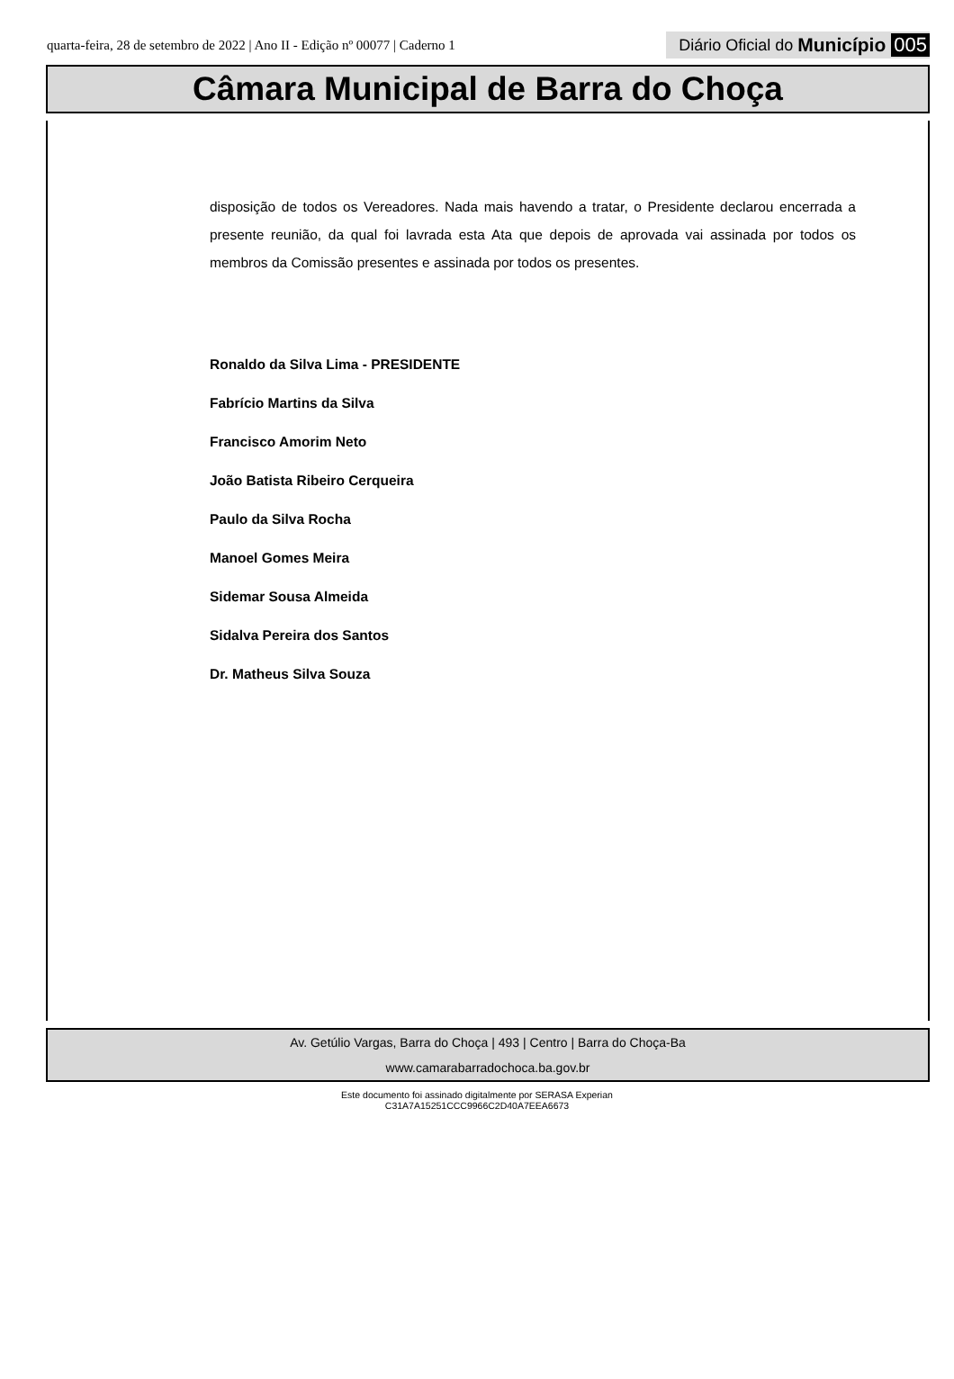quarta-feira, 28 de setembro de 2022 | Ano II - Edição nº 00077 | Caderno 1
Diário Oficial do Município 005
Câmara Municipal de Barra do Choça
disposição de todos os Vereadores. Nada mais havendo a tratar, o Presidente declarou encerrada a presente reunião, da qual foi lavrada esta Ata que depois de aprovada vai assinada por todos os membros da Comissão presentes e assinada por todos os presentes.
Ronaldo da Silva Lima - PRESIDENTE
Fabrício Martins da Silva
Francisco Amorim Neto
João Batista Ribeiro Cerqueira
Paulo da Silva Rocha
Manoel Gomes Meira
Sidemar Sousa Almeida
Sidalva Pereira dos Santos
Dr. Matheus Silva Souza
Av. Getúlio Vargas, Barra do Choça | 493 | Centro | Barra do Choça-Ba
www.camarabarradochoca.ba.gov.br
Este documento foi assinado digitalmente por SERASA Experian
C31A7A15251CCC9966C2D40A7EEA6673